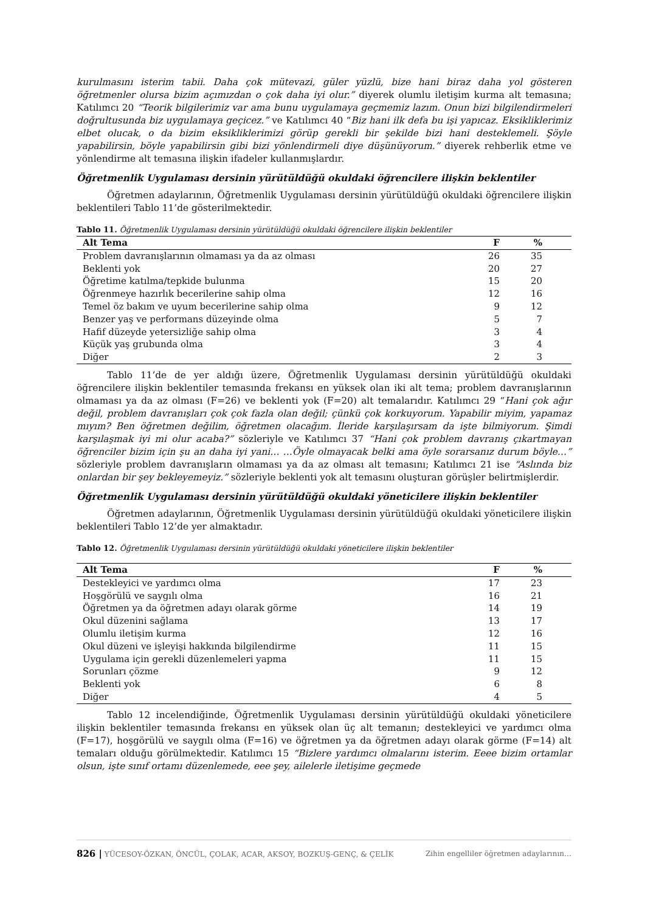kurulmasını isterim tabii. Daha çok mütevazi, güler yüzlü, bize hani biraz daha yol gösteren öğretmenler olursa bizim açımızdan o çok daha iyi olur.” diyerek olumlu iletişim kurma alt temasına; Katılımcı 20 “Teorik bilgilerimiz var ama bunu uygulamaya geçmemiz lazım. Onun bizi bilgilendirmeleri doğrultusunda biz uygulamaya geçicez.” ve Katılımcı 40 “Biz hani ilk defa bu işi yapıcaz. Eksikliklerimiz elbet olucak, o da bizim eksikliklerimizi görüp gerekli bir şekilde bizi hani desteklemeli. Şöyle yapabilirsin, böyle yapabilirsin gibi bizi yönlendirmeli diye düşünüyorum.” diyerek rehberlik etme ve yönlendirme alt temasına ilişkin ifadeler kullanmışlardır.
Öğretmenlik Uygulaması dersinin yürütüldüğü okuldaki öğrencilere ilişkin beklentiler
Öğretmen adaylarının, Öğretmenlik Uygulaması dersinin yürütüldüğü okuldaki öğrencilere ilişkin beklentileri Tablo 11’de gösterilmektedir.
Tablo 11. Öğretmenlik Uygulaması dersinin yürütüldüğü okuldaki öğrencilere ilişkin beklentiler
| Alt Tema | F | % |
| --- | --- | --- |
| Problem davranışlarının olmaması ya da az olması | 26 | 35 |
| Beklenti yok | 20 | 27 |
| Öğretime katılma/tepkide bulunma | 15 | 20 |
| Öğrenmeye hazırlık becerilerine sahip olma | 12 | 16 |
| Temel öz bakım ve uyum becerilerine sahip olma | 9 | 12 |
| Benzer yaş ve performans düzeyinde olma | 5 | 7 |
| Hafif düzeyde yetersizliğe sahip olma | 3 | 4 |
| Küçük yaş grubunda olma | 3 | 4 |
| Diğer | 2 | 3 |
Tablo 11’de de yer aldığı üzere, Öğretmenlik Uygulaması dersinin yürütüldüğü okuldaki öğrencilere ilişkin beklentiler temasında frekansı en yüksek olan iki alt tema; problem davranışlarının olmaması ya da az olması (F=26) ve beklenti yok (F=20) alt temalarıdır. Katılımcı 29 “Hani çok ağır değil, problem davranışları çok çok fazla olan değil; çünkü çok korkuyorum. Yapabilir miyim, yapamaz mıyım? Ben öğretmen değilim, öğretmen olacağım. İleride karşılaşırsam da işte bilmiyorum. Şimdi karşılaşmak iyi mi olur acaba?” sözleriyle ve Katılımcı 37 “Hani çok problem davranış çıkartmayan öğrenciler bizim için şu an daha iyi yani… …Öyle olmayacak belki ama öyle sorarsanız durum böyle…” sözleriyle problem davranışların olmaması ya da az olması alt temasını; Katılımcı 21 ise “Aslında biz onlardan bir şey bekleyemeyiz.” sözleriyle beklenti yok alt temasını oluşturan görüşler belirtmişlerdir.
Öğretmenlik Uygulaması dersinin yürütüldüğü okuldaki yöneticilere ilişkin beklentiler
Öğretmen adaylarının, Öğretmenlik Uygulaması dersinin yürütüldüğü okuldaki yöneticilere ilişkin beklentileri Tablo 12’de yer almaktadır.
Tablo 12. Öğretmenlik Uygulaması dersinin yürütüldüğü okuldaki yöneticilere ilişkin beklentiler
| Alt Tema | F | % |
| --- | --- | --- |
| Destekleyici ve yardımcı olma | 17 | 23 |
| Hoşgörülü ve saygılı olma | 16 | 21 |
| Öğretmen ya da öğretmen adayı olarak görme | 14 | 19 |
| Okul düzenini sağlama | 13 | 17 |
| Olumlu iletişim kurma | 12 | 16 |
| Okul düzeni ve işleyişi hakkında bilgilendirme | 11 | 15 |
| Uygulama için gerekli düzenlemeleri yapma | 11 | 15 |
| Sorunları çözme | 9 | 12 |
| Beklenti yok | 6 | 8 |
| Diğer | 4 | 5 |
Tablo 12 incelendiğinde, Öğretmenlik Uygulaması dersinin yürütüldüğü okuldaki yöneticilere ilişkin beklentiler temasında frekansı en yüksek olan üç alt temanın; destekleyici ve yardımcı olma (F=17), hoşgörülü ve saygılı olma (F=16) ve öğretmen ya da öğretmen adayı olarak görme (F=14) alt temaları olduğu görülmektedir. Katılımcı 15 “Bizlere yardımcı olmalarını isterim. Eeee bizim ortamlar olsun, işte sınıf ortamı düzenlemede, eee şey, ailelerle iletişime geçmede
826 | YÜCESOY-ÖZKAN, ÖNCÜL, ÇOLAK, ACAR, AKSOY, BOZKUŞ-GENÇ, & ÇELİK Zihin engelliler öğretmen adaylarının…